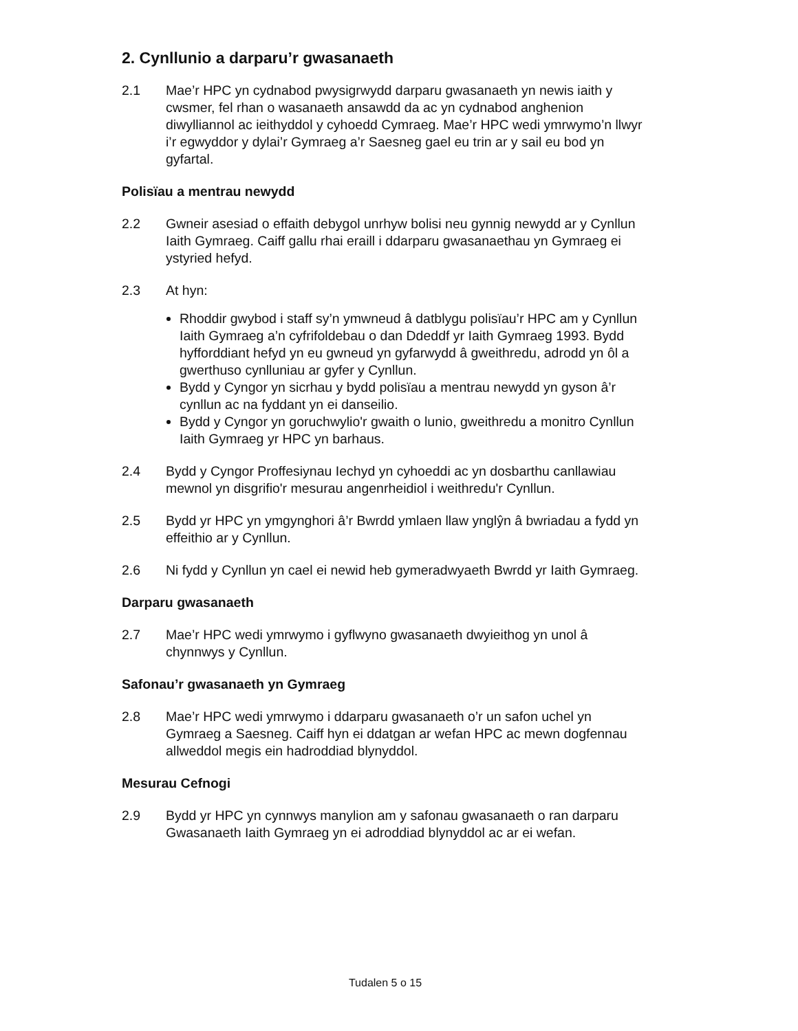2. Cynllunio a darparu’r gwasanaeth
2.1 Mae’r HPC yn cydnabod pwysigrwydd darparu gwasanaeth yn newis iaith y cwsmer, fel rhan o wasanaeth ansawdd da ac yn cydnabod anghenion diwylliannol ac ieithyddol y cyhoedd Cymraeg. Mae’r HPC wedi ymrwymo’n llwyr i’r egwyddor y dylai’r Gymraeg a’r Saesneg gael eu trin ar y sail eu bod yn gyfartal.
Polisïau a mentrau newydd
2.2 Gwneir asesiad o effaith debygol unrhyw bolisi neu gynnig newydd ar y Cynllun Iaith Gymraeg. Caiff gallu rhai eraill i ddarparu gwasanaethau yn Gymraeg ei ystyried hefyd.
2.3 At hyn:
Rhoddir gwybod i staff sy’n ymwneud â datblygu polisïau’r HPC am y Cynllun Iaith Gymraeg a’n cyfrifoldebau o dan Ddeddf yr Iaith Gymraeg 1993. Bydd hyfforddiant hefyd yn eu gwneud yn gyfarwydd â gweithredu, adrodd yn ôl a gwerthuso cynlluniau ar gyfer y Cynllun.
Bydd y Cyngor yn sicrhau y bydd polisïau a mentrau newydd yn gyson â’r cynllun ac na fyddant yn ei danseilio.
Bydd y Cyngor yn goruchwylio'r gwaith o lunio, gweithredu a monitro Cynllun Iaith Gymraeg yr HPC yn barhaus.
2.4 Bydd y Cyngor Proffesiynau Iechyd yn cyhoeddi ac yn dosbarthu canllawiau mewnol yn disgrifio'r mesurau angenrheidiol i weithredu'r Cynllun.
2.5 Bydd yr HPC yn ymgynghori â’r Bwrdd ymlaen llaw ynglŷn â bwriadau a fydd yn effeithio ar y Cynllun.
2.6 Ni fydd y Cynllun yn cael ei newid heb gymeradwyaeth Bwrdd yr Iaith Gymraeg.
Darparu gwasanaeth
2.7 Mae’r HPC wedi ymrwymo i gyflwyno gwasanaeth dwyieithog yn unol â chynnwys y Cynllun.
Safonau’r gwasanaeth yn Gymraeg
2.8 Mae’r HPC wedi ymrwymo i ddarparu gwasanaeth o’r un safon uchel yn Gymraeg a Saesneg. Caiff hyn ei ddatgan ar wefan HPC ac mewn dogfennau allweddol megis ein hadroddiad blynyddol.
Mesurau Cefnogi
2.9 Bydd yr HPC yn cynnwys manylion am y safonau gwasanaeth o ran darparu Gwasanaeth Iaith Gymraeg yn ei adroddiad blynyddol ac ar ei wefan.
Tudalen 5 o 15